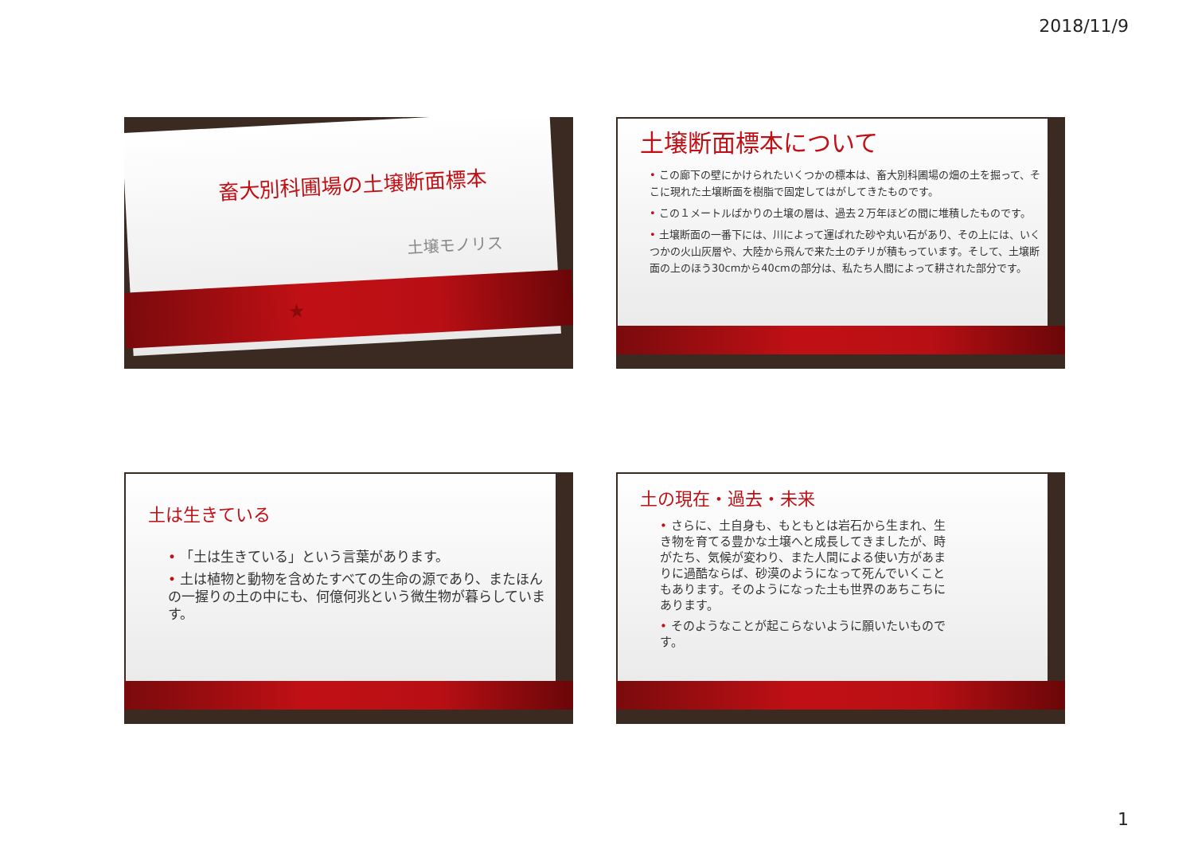2018/11/9
畜大別科圃場の土壌断面標本
土壌モノリス
★
土壌断面標本について
• この廊下の壁にかけられたいくつかの標本は、畜大別科圃場の畑の土を掘って、そこに現れた土壌断面を樹脂で固定してはがしてきたものです。
• この１メートルばかりの土壌の層は、過去２万年ほどの間に堆積したものです。
• 土壌断面の一番下には、川によって運ばれた砂や丸い石があり、その上には、いくつかの火山灰層や、大陸から飛んで来た土のチリが積もっています。そして、土壌断面の上のほう30cmから40cmの部分は、私たち人間によって耕された部分です。
土は生きている
• 「土は生きている」という言葉があります。
• 土は植物と動物を含めたすべての生命の源であり、またほんの一握りの土の中にも、何億何兆という微生物が暮らしています。
土の現在・過去・未来
• さらに、土自身も、もともとは岩石から生まれ、生き物を育てる豊かな土壌へと成長してきましたが、時がたち、気候が変わり、また人間による使い方があまりに過酷ならば、砂漠のようになって死んでいくこともあります。そのようになった土も世界のあちこちにあります。
• そのようなことが起こらないように願いたいものです。
1